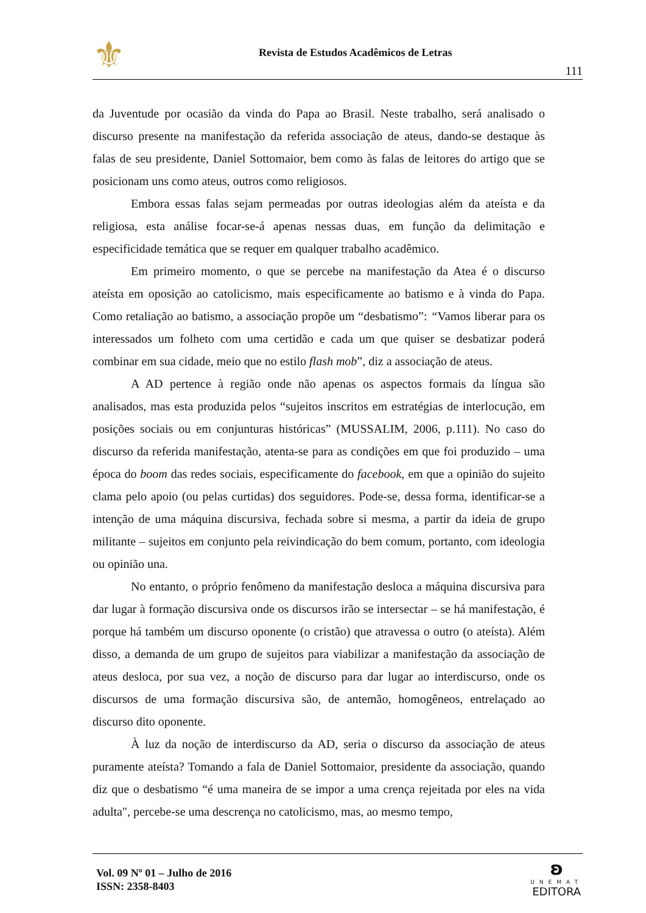⚜
Revista de Estudos Acadêmicos de Letras
111
da Juventude por ocasião da vinda do Papa ao Brasil. Neste trabalho, será analisado o discurso presente na manifestação da referida associação de ateus, dando-se destaque às falas de seu presidente, Daniel Sottomaior, bem como às falas de leitores do artigo que se posicionam uns como ateus, outros como religiosos.
Embora essas falas sejam permeadas por outras ideologias além da ateísta e da religiosa, esta análise focar-se-á apenas nessas duas, em função da delimitação e especificidade temática que se requer em qualquer trabalho acadêmico.
Em primeiro momento, o que se percebe na manifestação da Atea é o discurso ateísta em oposição ao catolicismo, mais especificamente ao batismo e à vinda do Papa. Como retaliação ao batismo, a associação propõe um “desbatismo”: “Vamos liberar para os interessados um folheto com uma certidão e cada um que quiser se desbatizar poderá combinar em sua cidade, meio que no estilo flash mob”, diz a associação de ateus.
A AD pertence à região onde não apenas os aspectos formais da língua são analisados, mas esta produzida pelos “sujeitos inscritos em estratégias de interlocução, em posições sociais ou em conjunturas históricas” (MUSSALIM, 2006, p.111). No caso do discurso da referida manifestação, atenta-se para as condições em que foi produzido – uma época do boom das redes sociais, especificamente do facebook, em que a opinião do sujeito clama pelo apoio (ou pelas curtidas) dos seguidores. Pode-se, dessa forma, identificar-se a intenção de uma máquina discursiva, fechada sobre si mesma, a partir da ideia de grupo militante – sujeitos em conjunto pela reivindicação do bem comum, portanto, com ideologia ou opinião una.
No entanto, o próprio fenômeno da manifestação desloca a máquina discursiva para dar lugar à formação discursiva onde os discursos irão se intersectar – se há manifestação, é porque há também um discurso oponente (o cristão) que atravessa o outro (o ateísta). Além disso, a demanda de um grupo de sujeitos para viabilizar a manifestação da associação de ateus desloca, por sua vez, a noção de discurso para dar lugar ao interdiscurso, onde os discursos de uma formação discursiva são, de antemão, homogêneos, entrelaçado ao discurso dito oponente.
À luz da noção de interdiscurso da AD, seria o discurso da associação de ateus puramente ateísta? Tomando a fala de Daniel Sottomaior, presidente da associação, quando diz que o desbatismo “é uma maneira de se impor a uma crença rejeitada por eles na vida adulta", percebe-se uma descrença no catolicismo, mas, ao mesmo tempo,
Vol. 09 Nº 01 – Julho de 2016
ISSN: 2358-8403
ʚ
UNEMAT
EDITORA